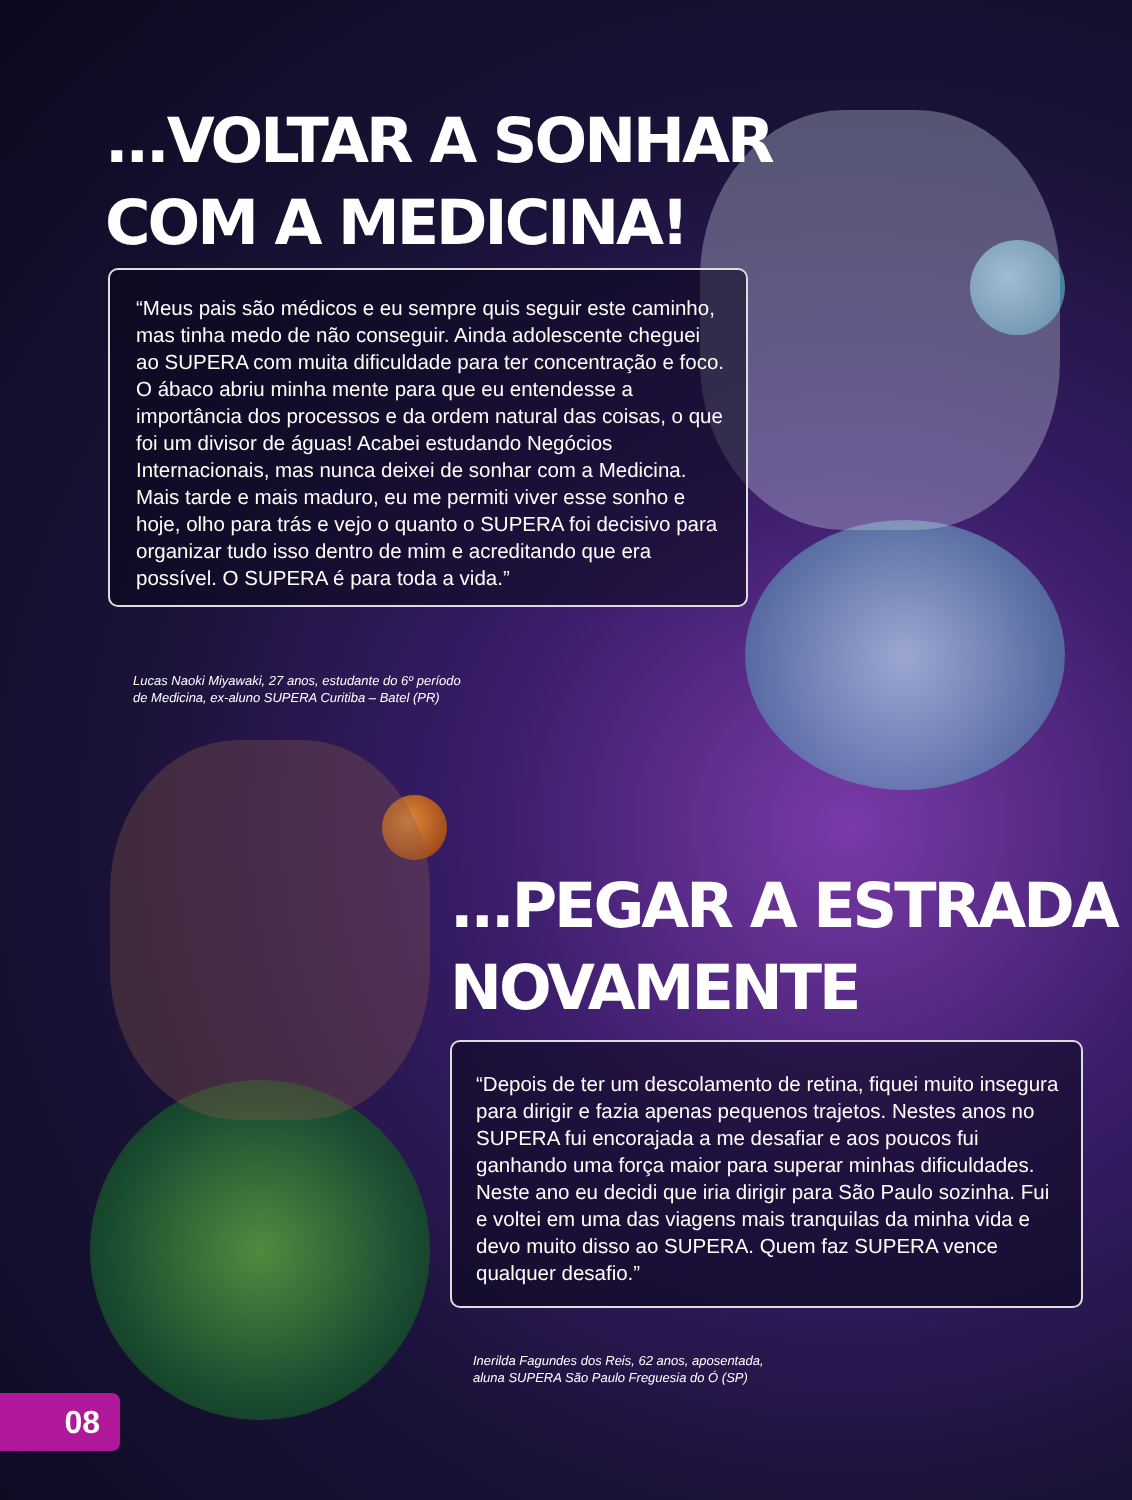...VOLTAR A SONHAR
COM A MEDICINA!
“Meus pais são médicos e eu sempre quis seguir este caminho, mas tinha medo de não conseguir. Ainda adolescente cheguei ao SUPERA com muita dificuldade para ter concentração e foco. O ábaco abriu minha mente para que eu entendesse a importância dos processos e da ordem natural das coisas, o que foi um divisor de águas! Acabei estudando Negócios Internacionais, mas nunca deixei de sonhar com a Medicina. Mais tarde e mais maduro, eu me permiti viver esse sonho e hoje, olho para trás e vejo o quanto o SUPERA foi decisivo para organizar tudo isso dentro de mim e acreditando que era possível. O SUPERA é para toda a vida.”
Lucas Naoki Miyawaki, 27 anos, estudante do 6º período
de Medicina, ex-aluno SUPERA Curitiba – Batel (PR)
...PEGAR A ESTRADA
NOVAMENTE
“Depois de ter um descolamento de retina, fiquei muito insegura para dirigir e fazia apenas pequenos trajetos. Nestes anos no SUPERA fui encorajada a me desafiar e aos poucos fui ganhando uma força maior para superar minhas dificuldades. Neste ano eu decidi que iria dirigir para São Paulo sozinha. Fui e voltei em uma das viagens mais tranquilas da minha vida e devo muito disso ao SUPERA. Quem faz SUPERA vence qualquer desafio.”
Inerilda Fagundes dos Reis, 62 anos, aposentada,
aluna SUPERA São Paulo Freguesia do Ó (SP)
08